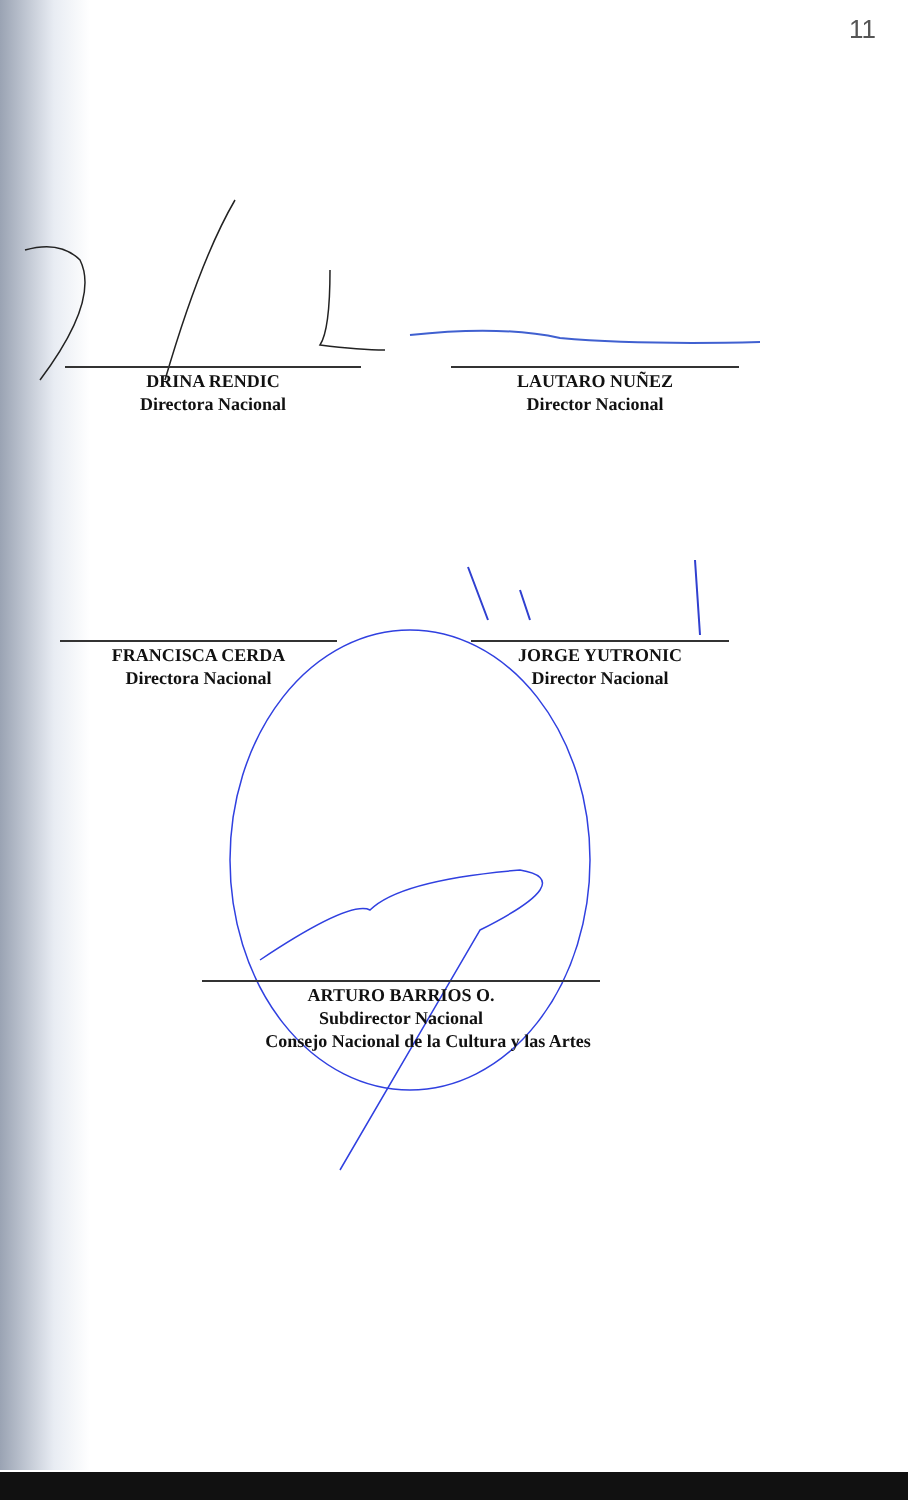11
DRINA RENDIC
Directora Nacional
LAUTARO NUÑEZ
Director Nacional
FRANCISCA CERDA
Directora Nacional
JORGE YUTRONIC
Director Nacional
ARTURO BARRIOS O.
Subdirector Nacional
Consejo Nacional de la Cultura y las Artes